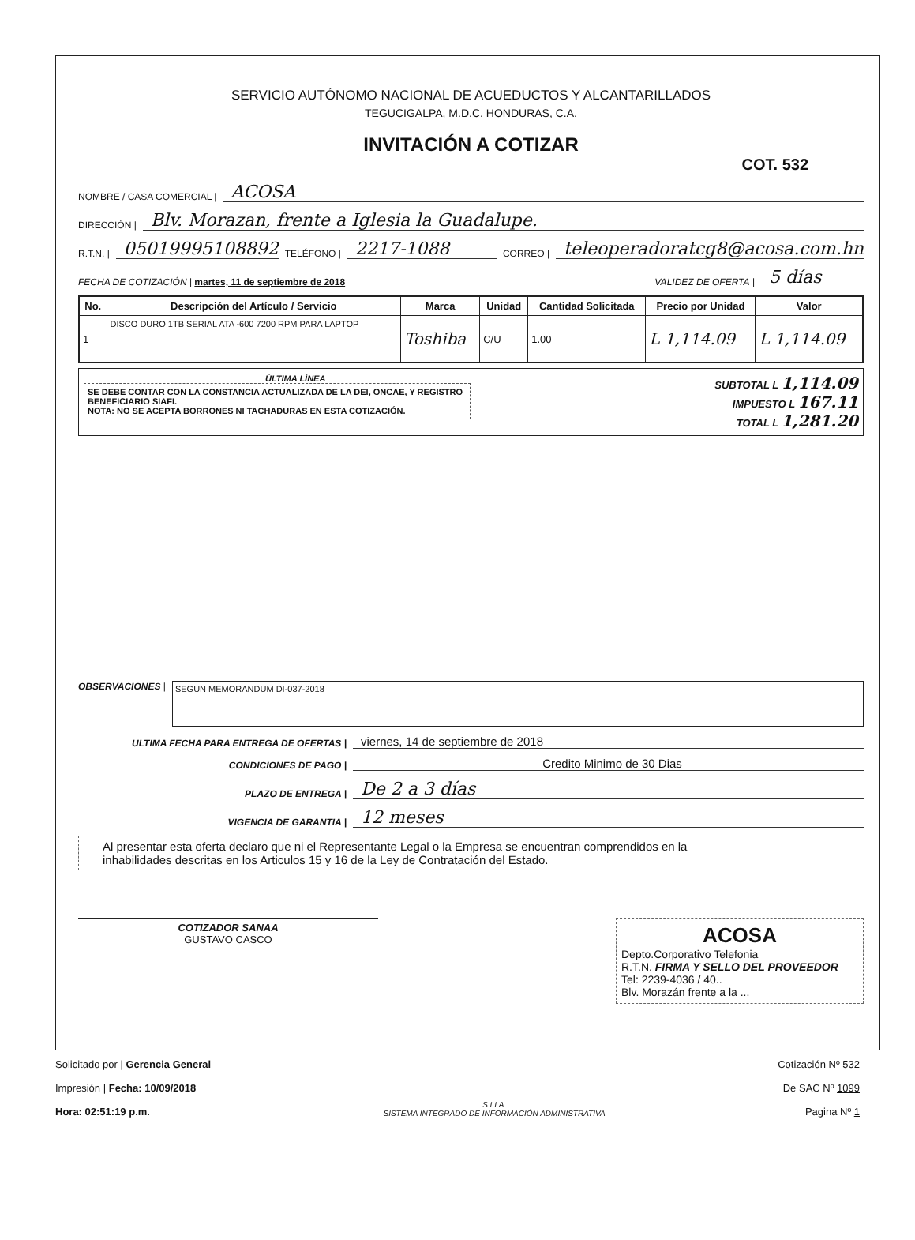SERVICIO AUTÓNOMO NACIONAL DE ACUEDUCTOS Y ALCANTARILLADOS
TEGUCIGALPA, M.D.C. HONDURAS, C.A.
INVITACIÓN A COTIZAR
COT. 532
NOMBRE / CASA COMERCIAL | ACOSA
DIRECCIÓN | Blv. Morazan, frente a Iglesia la Guadalupe.
R.T.N. | 05019995108892 TELÉFONO | 2217-1088 CORREO | teleoperadoratcg8@acosa.com.hn
FECHA DE COTIZACIÓN | martes, 11 de septiembre de 2018 VALIDEZ DE OFERTA | 5 días
| No. | Descripción del Artículo / Servicio | Marca | Unidad | Cantidad Solicitada | Precio por Unidad | Valor |
| --- | --- | --- | --- | --- | --- | --- |
| 1 | DISCO DURO 1TB SERIAL ATA -600 7200 RPM PARA LAPTOP | Toshiba | C/U | 1.00 | L 1,114.09 | L 1,114.09 |
ÚLTIMA LÍNEA
SE DEBE CONTAR CON LA CONSTANCIA ACTUALIZADA DE LA DEI, ONCAE, Y REGISTRO BENEFICIARIO SIAFI.
NOTA: NO SE ACEPTA BORRONES NI TACHADURAS EN ESTA COTIZACIÓN.
SUBTOTAL L 1,114.09
IMPUESTO L 167.11
TOTAL L 1,281.20
OBSERVACIONES |
SEGUN MEMORANDUM DI-037-2018
ULTIMA FECHA PARA ENTREGA DE OFERTAS | viernes, 14 de septiembre de 2018
CONDICIONES DE PAGO | Credito Minimo de 30 Dias
PLAZO DE ENTREGA | De 2 a 3 días
VIGENCIA DE GARANTIA | 12 meses
Al presentar esta oferta declaro que ni el Representante Legal o la Empresa se encuentran comprendidos en la inhabilidades descritas en los Articulos 15 y 16 de la Ley de Contratación del Estado.
COTIZADOR SANAA
GUSTAVO CASCO
ACOSA
Depto.Corporativo Telefonia
R.T.N. FIRMA Y SELLO DEL PROVEEDOR
Tel: 2239-4036 / 40..
Blv. Morazán frente a la ...
Solicitado por | Gerencia General
Impresión | Fecha: 10/09/2018
Hora: 02:51:19 p.m.
S.I.I.A.
SISTEMA INTEGRADO DE INFORMACIÓN ADMINISTRATIVA
Cotización Nº 532
De SAC Nº 1099
Pagina Nº 1